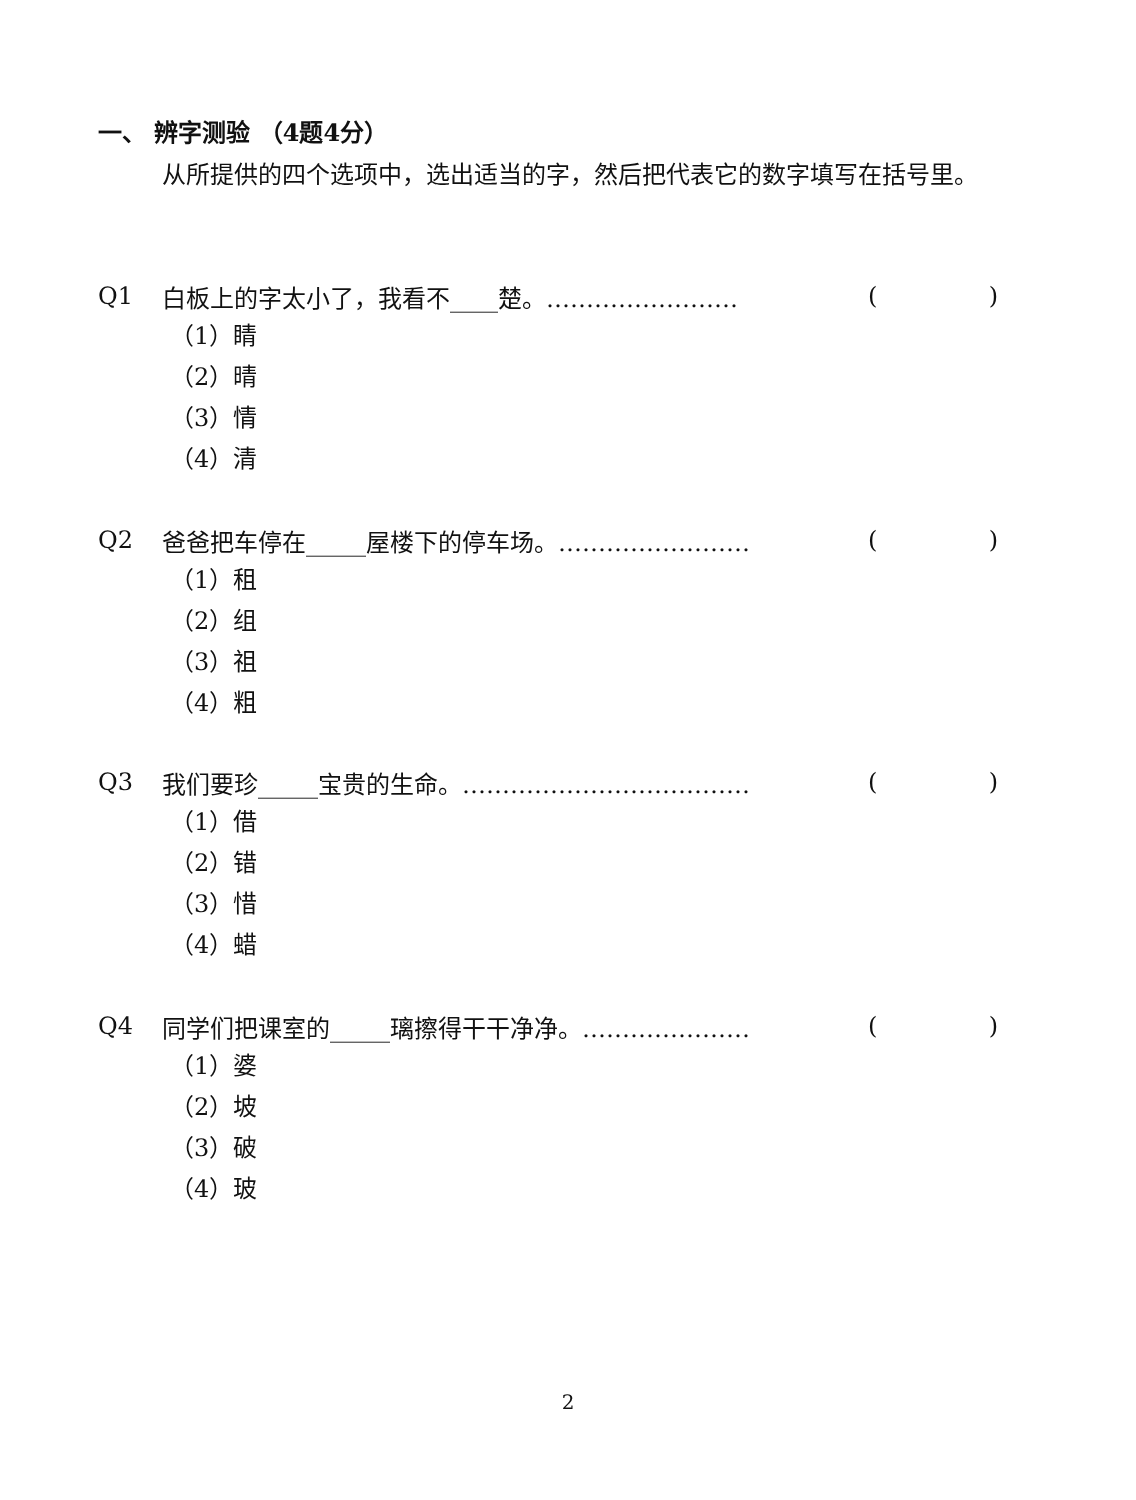一、 辨字测验 （4题4分）
从所提供的四个选项中，选出适当的字，然后把代表它的数字填写在括号里。
Q1 白板上的字太小了，我看不____楚。…………………… ()
（1）睛
（2）晴
（3）情
（4）清
Q2 爸爸把车停在_____屋楼下的停车场。…………………… ()
（1）租
（2）组
（3）祖
（4）粗
Q3 我们要珍_____宝贵的生命。……………………………… ()
（1）借
（2）错
（3）惜
（4）蜡
Q4 同学们把课室的_____璃擦得干干净净。………………… ()
（1）婆
（2）坡
（3）破
（4）玻
2